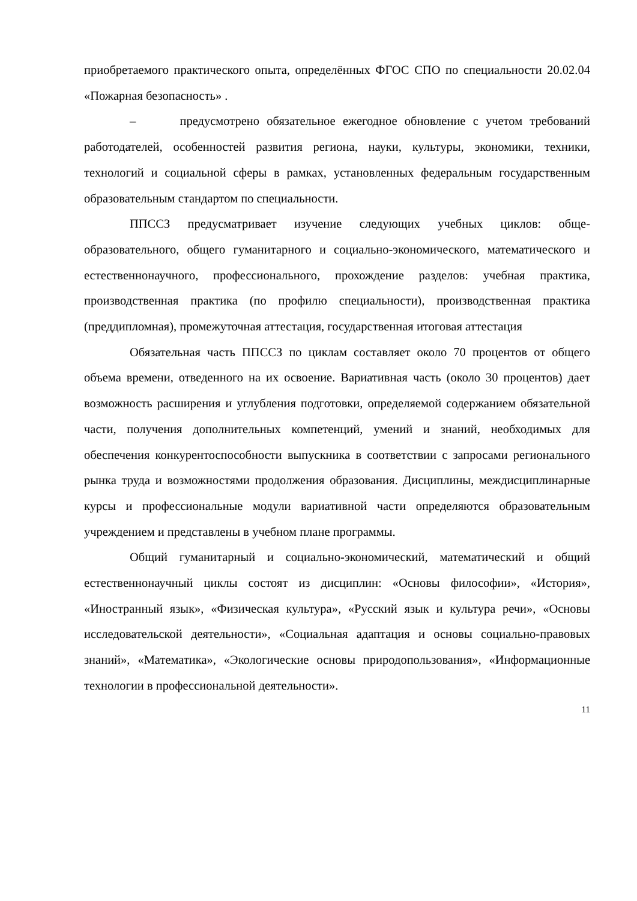приобретаемого практического опыта, определённых ФГОС СПО по специ­альности 20.02.04 «Пожарная безопасность» .
– предусмотрено обязательное ежегодное обновление с учетом тре­бований работодателей, особенностей развития региона, науки, культуры, экономики, техники, технологий и социальной сферы в рамках, установлен­ных федеральным государственным образовательным стандартом по специ­альности.
ППССЗ предусматривает изучение следующих учебных циклов: обще­образовательного, общего гуманитарного и социально-экономического, мате­матического и естественнонаучного, профессионального, прохождение разде­лов: учебная практика, производственная практика (по профилю специально­сти), производственная практика (преддипломная), промежуточная аттеста­ция, государственная итоговая аттестация
Обязательная часть ППССЗ по циклам составляет около 70 процентов от общего объема времени, отведенного на их освоение. Вариативная часть (около 30 процентов) дает возможность расширения и углубления подготовки, определяемой содержанием обязательной части, получения дополнительных компетенций, умений и знаний, необходимых для обеспечения конкурентоспособности выпускника в соответствии с запросами регионального рынка труда и возможностями продолжения образования. Дисциплины, междисциплинарные курсы и профессиональные модули вариативной части определяются образовательным учреждением и представлены в учебном плане программы.
Общий гуманитарный и социально-экономический, математический и общий естественнонаучный циклы состоят из дисциплин: «Основы философии», «История», «Иностранный язык», «Физическая культура», «Русский язык и культура речи», «Основы исследовательской деятельности», «Социальная адаптация и основы социально-правовых знаний», «Математика», «Экологические основы природопользования», «Информационные технологии в профессиональной деятельности».
11